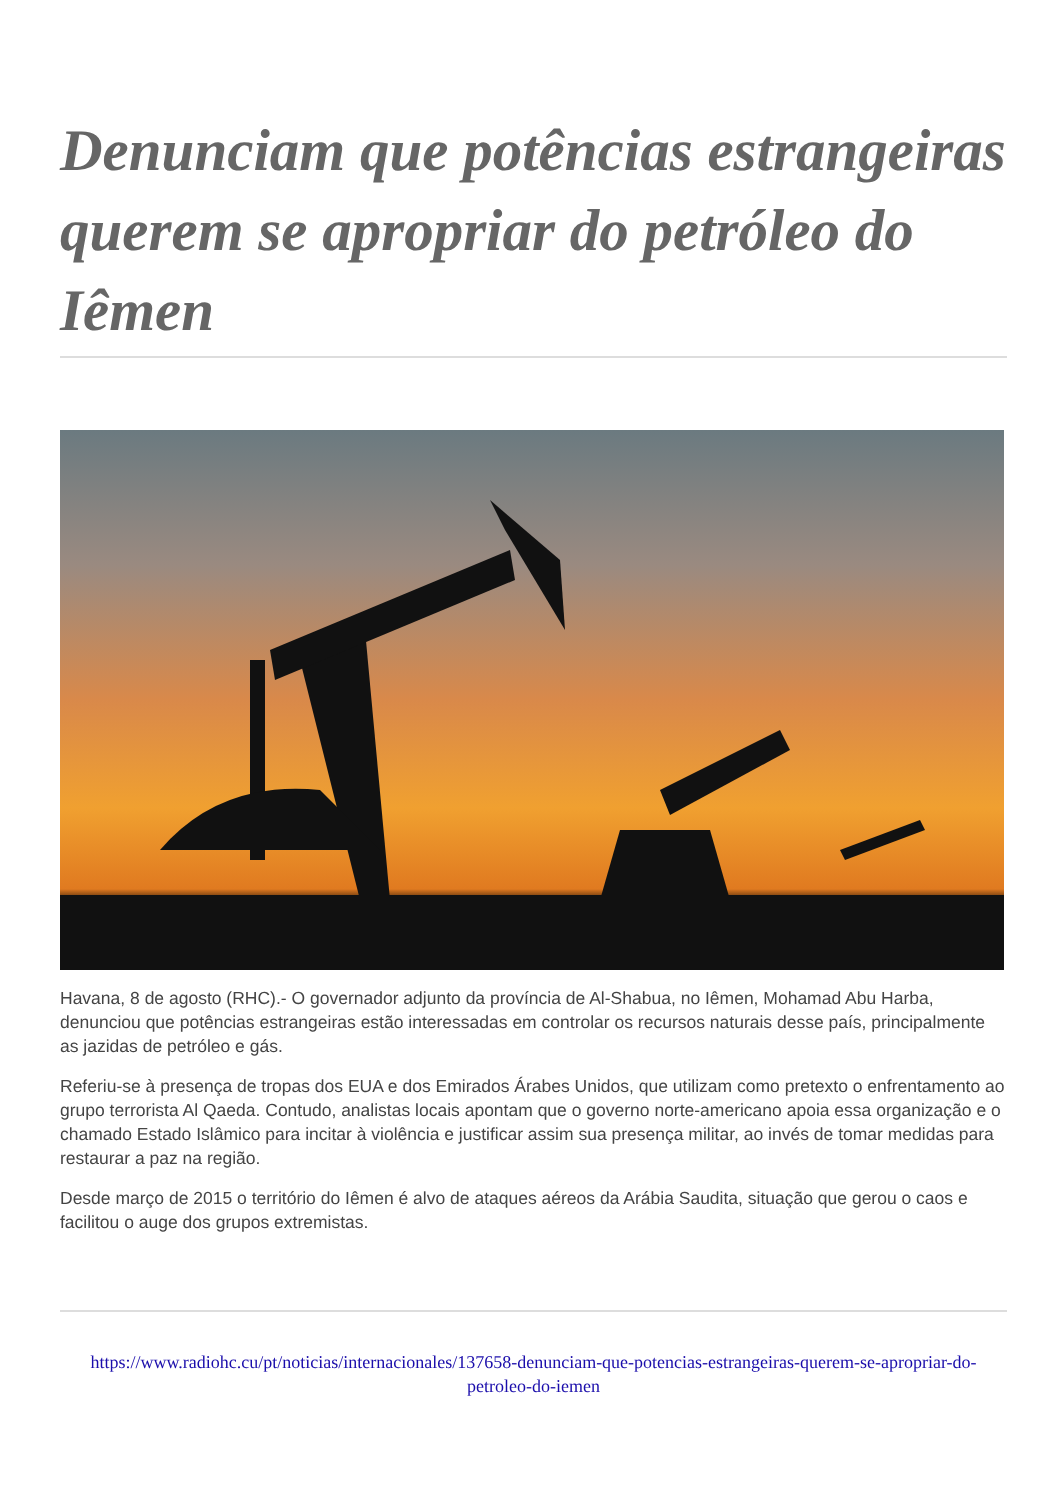Denunciam que potências estrangeiras querem se apropriar do petróleo do Iêmen
Havana, 8 de agosto (RHC).- O governador adjunto da província de Al-Shabua, no Iêmen, Mohamad Abu Harba, denunciou que potências estrangeiras estão interessadas em controlar os recursos naturais desse país, principalmente as jazidas de petróleo e gás.
Referiu-se à presença de tropas dos EUA e dos Emirados Árabes Unidos, que utilizam como pretexto o enfrentamento ao grupo terrorista Al Qaeda. Contudo, analistas locais apontam que o governo norte-americano apoia essa organização e o chamado Estado Islâmico para incitar à violência e justificar assim sua presença militar, ao invés de tomar medidas para restaurar a paz na região.
Desde março de 2015 o território do Iêmen é alvo de ataques aéreos da Arábia Saudita, situação que gerou o caos e facilitou o auge dos grupos extremistas.
https://www.radiohc.cu/pt/noticias/internacionales/137658-denunciam-que-potencias-estrangeiras-querem-se-apropriar-do-petroleo-do-iemen